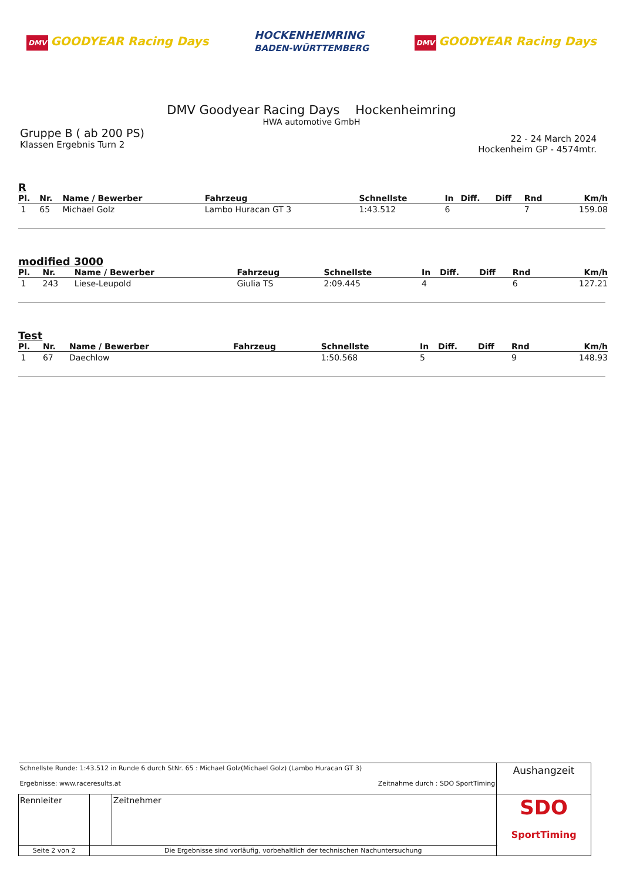DMV GOODYEAR Racing Days
HOCKENHEIMRING
BADEN-WÜRTTEMBERG
DMV GOODYEAR Racing Days
DMV Goodyear Racing Days Hockenheimring
HWA automotive GmbH
Gruppe B ( ab 200 PS)
Klassen Ergebnis Turn 2
22 - 24 March 2024
Hockenheim GP - 4574mtr.
R
| Pl. | Nr. | Name / Bewerber | Fahrzeug | Schnellste | In | Diff. | Diff | Rnd | Km/h |
| --- | --- | --- | --- | --- | --- | --- | --- | --- | --- |
| 1 | 65 | Michael Golz | Lambo Huracan GT 3 | 1:43.512 | 6 | | | 7 | 159.08 |
modified 3000
| Pl. | Nr. | Name / Bewerber | Fahrzeug | Schnellste | In | Diff. | Diff | Rnd | Km/h |
| --- | --- | --- | --- | --- | --- | --- | --- | --- | --- |
| 1 | 243 | Liese-Leupold | Giulia TS | 2:09.445 | 4 | | | 6 | 127.21 |
Test
| Pl. | Nr. | Name / Bewerber | Fahrzeug | Schnellste | In | Diff. | Diff | Rnd | Km/h |
| --- | --- | --- | --- | --- | --- | --- | --- | --- | --- |
| 1 | 67 | Daechlow | | 1:50.568 | 5 | | | 9 | 148.93 |
| Schnellste Runde: 1:43.512 in Runde 6 durch StNr. 65 : Michael Golz(Michael Golz) (Lambo Huracan GT 3) Ergebnisse: www.raceresults.at Zeitnahme durch : SDO SportTiming | | | Aushangzeit |
| Rennleiter | | Zeitnehmer | SDO SportTiming |
| Seite 2 von 2 | Die Ergebnisse sind vorläufig, vorbehaltlich der technischen Nachuntersuchung | | |